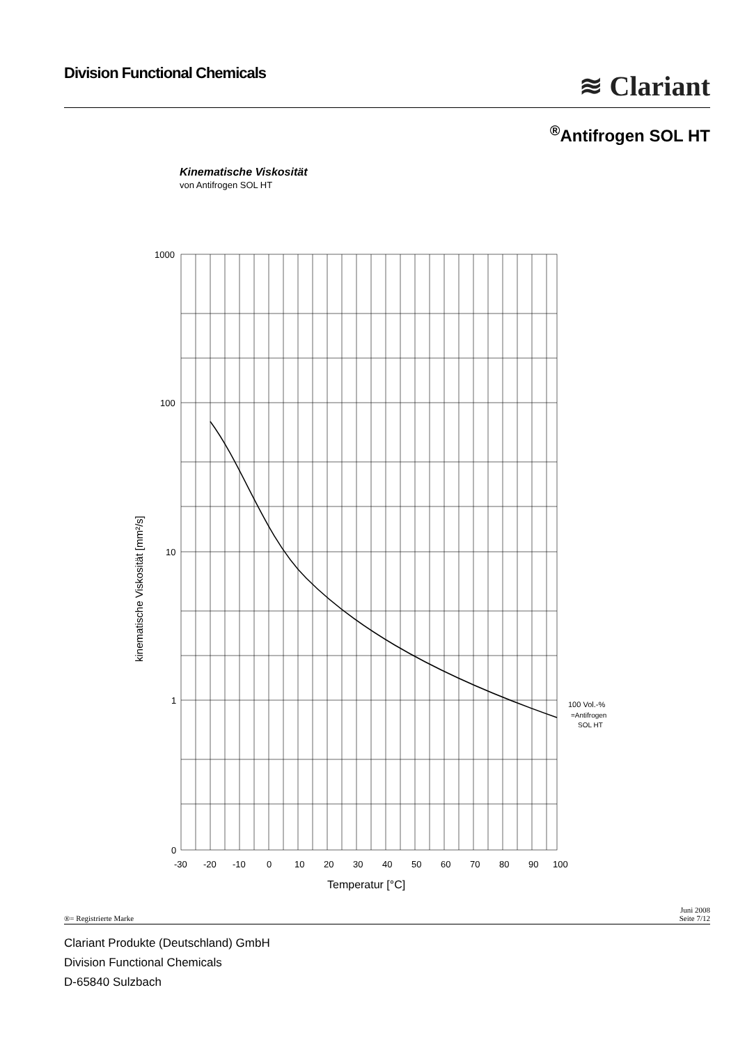Division Functional Chemicals ≋ Clariant
<sup>®</sup>Antifrogen SOL HT
Kinematische Viskosität
von Antifrogen SOL HT
1000
100
10
1
0
-30
-20
-10
0
10
20
30
40
50
60
70
80
90
100
Temperatur [°C]
kinematische Viskosität [mm²/s]
100 Vol.-%
=Antifrogen
SOL HT
®= Registrierte Marke Juni 2008
Seite 7/12
Clariant Produkte (Deutschland) GmbH
Division Functional Chemicals
D-65840 Sulzbach